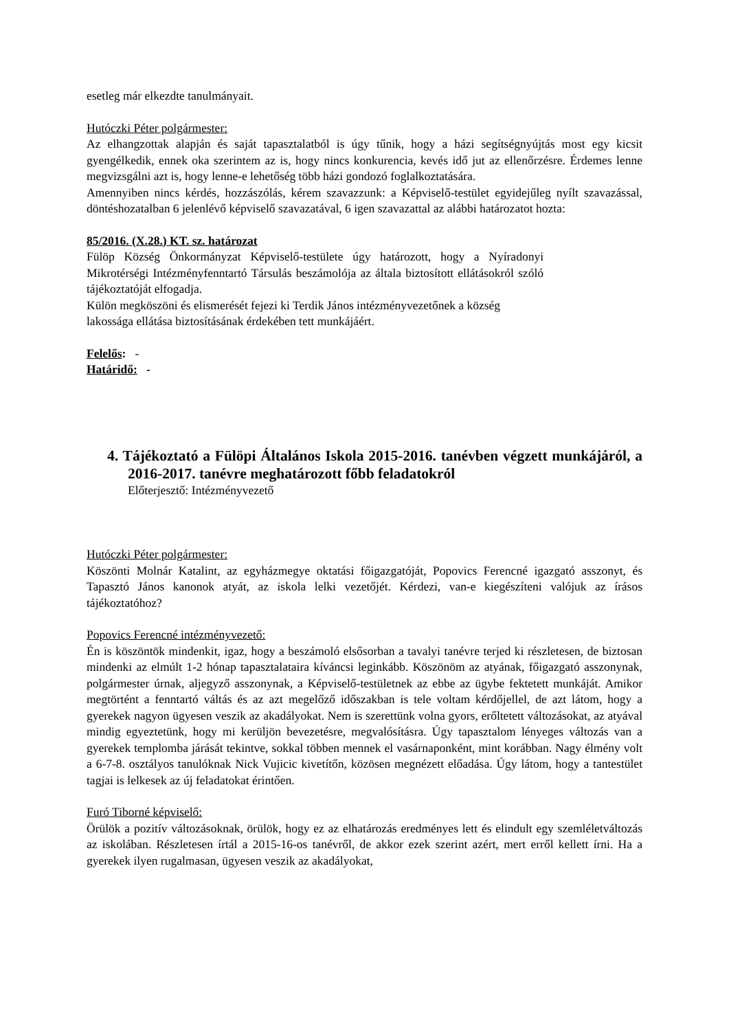esetleg már elkezdte tanulmányait.
Hutóczki Péter polgármester:
Az elhangzottak alapján és saját tapasztalatból is úgy tűnik, hogy a házi segítségnyújtás most egy kicsit gyengélkedik, ennek oka szerintem az is, hogy nincs konkurencia, kevés idő jut az ellenőrzésre. Érdemes lenne megvizsgálni azt is, hogy lenne-e lehetőség több házi gondozó foglalkoztatására.
Amennyiben nincs kérdés, hozzászólás, kérem szavazzunk: a Képviselő-testület egyidejűleg nyílt szavazással, döntéshozatalban 6 jelenlévő képviselő szavazatával, 6 igen szavazattal az alábbi határozatot hozta:
85/2016. (X.28.) KT. sz. határozat
Fülöp Község Önkormányzat Képviselő-testülete úgy határozott, hogy a Nyíradonyi Mikrotérségi Intézményfenntartó Társulás beszámolója az általa biztosított ellátásokról szóló tájékoztatóját elfogadja.
Külön megköszöni és elismerését fejezi ki Terdik János intézményvezetőnek a község lakossága ellátása biztosításának érdekében tett munkájáért.
Felelős: -
Határidő: -
4. Tájékoztató a Fülöpi Általános Iskola 2015-2016. tanévben végzett munkájáról, a 2016-2017. tanévre meghatározott főbb feladatokról
Előterjesztő: Intézményvezető
Hutóczki Péter polgármester:
Köszönti Molnár Katalint, az egyházmegye oktatási főigazgatóját, Popovics Ferencné igazgató asszonyt, és Tapasztó János kanonok atyát, az iskola lelki vezetőjét. Kérdezi, van-e kiegészíteni valójuk az írásos tájékoztatóhoz?
Popovics Ferencné intézményvezető:
Én is köszöntök mindenkit, igaz, hogy a beszámoló elsősorban a tavalyi tanévre terjed ki részletesen, de biztosan mindenki az elmúlt 1-2 hónap tapasztalataira kíváncsi leginkább. Köszönöm az atyának, főigazgató asszonynak, polgármester úrnak, aljegyző asszonynak, a Képviselő-testületnek az ebbe az ügybe fektetett munkáját. Amikor megtörtént a fenntartó váltás és az azt megelőző időszakban is tele voltam kérdőjellel, de azt látom, hogy a gyerekek nagyon ügyesen veszik az akadályokat. Nem is szerettünk volna gyors, erőltetett változásokat, az atyával mindig egyeztetünk, hogy mi kerüljön bevezetésre, megvalósításra. Úgy tapasztalom lényeges változás van a gyerekek templomba járását tekintve, sokkal többen mennek el vasárnaponként, mint korábban. Nagy élmény volt a 6-7-8. osztályos tanulóknak Nick Vujicic kivetítőn, közösen megnézett előadása. Úgy látom, hogy a tantestület tagjai is lelkesek az új feladatokat érintően.
Furó Tiborné képviselő:
Örülök a pozitív változásoknak, örülök, hogy ez az elhatározás eredményes lett és elindult egy szemléletváltozás az iskolában. Részletesen írtál a 2015-16-os tanévről, de akkor ezek szerint azért, mert erről kellett írni. Ha a gyerekek ilyen rugalmasan, ügyesen veszik az akadályokat,